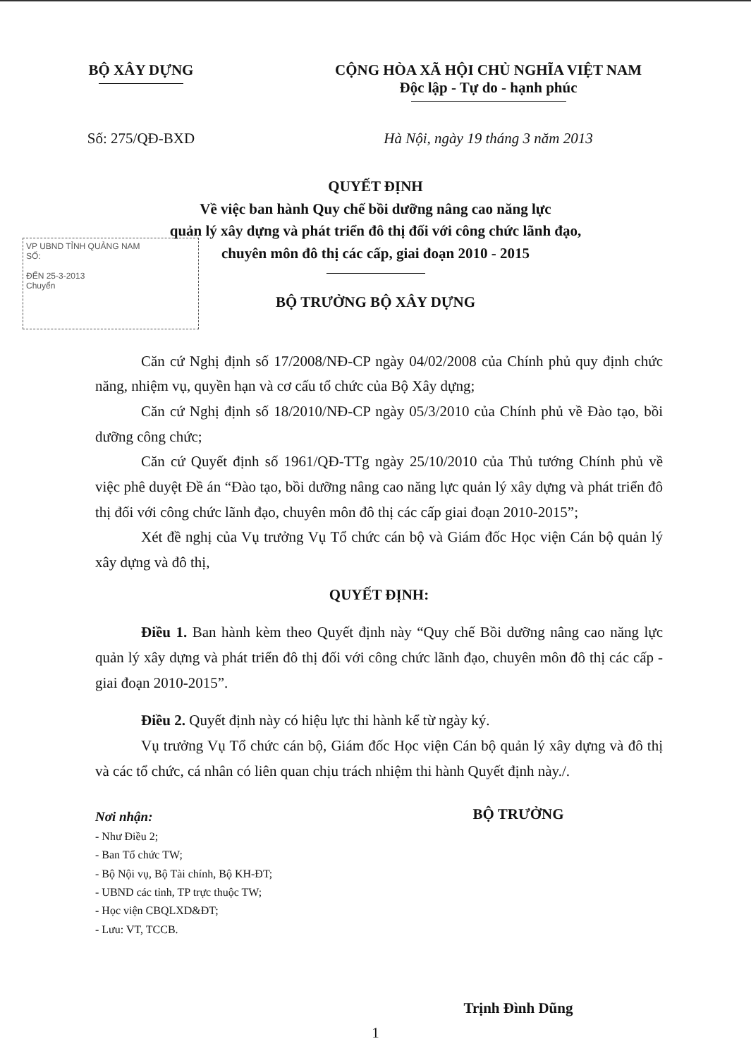BỘ XÂY DỰNG CỘNG HÒA XÃ HỘI CHỦ NGHĨA VIỆT NAM
Độc lập - Tự do - hạnh phúc
Số: 275/QĐ-BXD Hà Nội, ngày 19 tháng 3 năm 2013
QUYẾT ĐỊNH
Về việc ban hành Quy chế bồi dưỡng nâng cao năng lực
quản lý xây dựng và phát triển đô thị đối với công chức lãnh đạo,
chuyên môn đô thị các cấp, giai đoạn 2010 - 2015
BỘ TRƯỞNG BỘ XÂY DỰNG
VP UBND TỈNH QUẢNG NAM
SỐ:
ĐẾN 25-3-2013
Chuyển
Căn cứ Nghị định số 17/2008/NĐ-CP ngày 04/02/2008 của Chính phủ quy định chức năng, nhiệm vụ, quyền hạn và cơ cấu tổ chức của Bộ Xây dựng;
Căn cứ Nghị định số 18/2010/NĐ-CP ngày 05/3/2010 của Chính phủ về Đào tạo, bồi dưỡng công chức;
Căn cứ Quyết định số 1961/QĐ-TTg ngày 25/10/2010 của Thủ tướng Chính phủ về việc phê duyệt Đề án “Đào tạo, bồi dưỡng nâng cao năng lực quản lý xây dựng và phát triển đô thị đối với công chức lãnh đạo, chuyên môn đô thị các cấp giai đoạn 2010-2015”;
Xét đề nghị của Vụ trưởng Vụ Tổ chức cán bộ và Giám đốc Học viện Cán bộ quản lý xây dựng và đô thị,
QUYẾT ĐỊNH:
Điều 1. Ban hành kèm theo Quyết định này “Quy chế Bồi dưỡng nâng cao năng lực quản lý xây dựng và phát triển đô thị đối với công chức lãnh đạo, chuyên môn đô thị các cấp - giai đoạn 2010-2015”.
Điều 2. Quyết định này có hiệu lực thi hành kể từ ngày ký.
Vụ trưởng Vụ Tổ chức cán bộ, Giám đốc Học viện Cán bộ quản lý xây dựng và đô thị và các tổ chức, cá nhân có liên quan chịu trách nhiệm thi hành Quyết định này./.
Nơi nhận:
- Như Điều 2;
- Ban Tổ chức TW;
- Bộ Nội vụ, Bộ Tài chính, Bộ KH-ĐT;
- UBND các tỉnh, TP trực thuộc TW;
- Học viện CBQLXD&ĐT;
- Lưu: VT, TCCB.
BỘ TRƯỞNG
Trịnh Đình Dũng
1